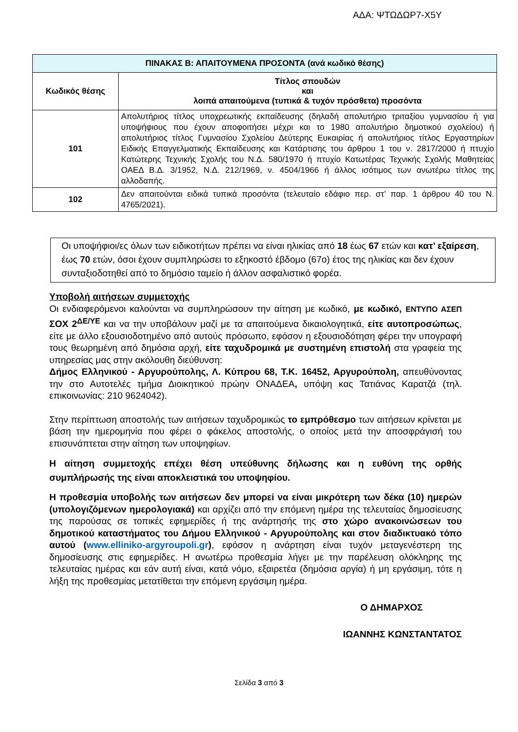ΑΔΑ: ΨΤΩΔΩΡ7-Χ5Υ
| ΠΙΝΑΚΑΣ Β: ΑΠΑΙΤΟΥΜΕΝΑ ΠΡΟΣΟΝΤΑ (ανά κωδικό θέσης) | |
| --- | --- |
| Κωδικός θέσης | Τίτλος σπουδών και λοιπά απαιτούμενα (τυπικά & τυχόν πρόσθετα) προσόντα |
| 101 | Απολυτήριος τίτλος υποχρεωτικής εκπαίδευσης (δηλαδή απολυτήριο τριταξίου γυμνασίου ή για υποψήφιους που έχουν αποφοιτήσει μέχρι και το 1980 απολυτήριο δημοτικού σχολείου) ή απολυτήριος τίτλος Γυμνασίου Σχολείου Δεύτερης Ευκαιρίας ή απολυτήριος τίτλος Εργαστηρίων Ειδικής Επαγγελματικής Εκπαίδευσης και Κατάρτισης του άρθρου 1 του ν. 2817/2000 ή πτυχίο Κατώτερης Τεχνικής Σχολής του Ν.Δ. 580/1970 ή πτυχίο Κατωτέρας Τεχνικής Σχολής Μαθητείας ΟΑΕΔ Β.Δ. 3/1952, Ν.Δ. 212/1969, ν. 4504/1966 ή άλλος ισότιμος των ανωτέρω τίτλος της αλλοδαπής. |
| 102 | Δεν απαιτούνται ειδικά τυπικά προσόντα (τελευταίο εδάφιο περ. στ’ παρ. 1 άρθρου 40 του Ν. 4765/2021). |
Οι υποψήφιοι/ες όλων των ειδικοτήτων πρέπει να είναι ηλικίας από 18 έως 67 ετών και κατ’ εξαίρεση, έως 70 ετών, όσοι έχουν συμπληρώσει το εξηκοστό έβδομο (67ο) έτος της ηλικίας και δεν έχουν συνταξιοδοτηθεί από το δημόσιο ταμείο ή άλλον ασφαλιστικό φορέα.
Υποβολή αιτήσεων συμμετοχής
Οι ενδιαφερόμενοι καλούνται να συμπληρώσουν την αίτηση με κωδικό, με κωδικό, ΕΝΤΥΠΟ ΑΣΕΠ ΣΟΧ 2<sup>ΔΕ/ΥΕ</sup> και να την υποβάλουν μαζί με τα απαιτούμενα δικαιολογητικά, είτε αυτοπροσώπως, είτε με άλλο εξουσιοδοτημένο από αυτούς πρόσωπο, εφόσον η εξουσιοδότηση φέρει την υπογραφή τους θεωρημένη από δημόσια αρχή, είτε ταχυδρομικά με συστημένη επιστολή στα γραφεία της υπηρεσίας μας στην ακόλουθη διεύθυνση:
Δήμος Ελληνικού - Αργυρούπολης, Λ. Κύπρου 68, Τ.Κ. 16452, Αργυρούπολη, απευθύνοντας την στο Αυτοτελές τμήμα Διοικητικού πρώην ΟΝΑΔΕΑ, υπόψη κας Τατιάνας Καρατζά (τηλ. επικοινωνίας: 210 9624042).
Στην περίπτωση αποστολής των αιτήσεων ταχυδρομικώς το εμπρόθεσμο των αιτήσεων κρίνεται με βάση την ημερομηνία που φέρει ο φάκελος αποστολής, ο οποίος μετά την αποσφράγισή του επισυνάπτεται στην αίτηση των υποψηφίων.
Η αίτηση συμμετοχής επέχει θέση υπεύθυνης δήλωσης και η ευθύνη της ορθής συμπλήρωσής της είναι αποκλειστικά του υποψηφίου.
Η προθεσμία υποβολής των αιτήσεων δεν μπορεί να είναι μικρότερη των δέκα (10) ημερών (υπολογιζόμενων ημερολογιακά) και αρχίζει από την επόμενη ημέρα της τελευταίας δημοσίευσης της παρούσας σε τοπικές εφημερίδες ή της ανάρτησής της στο χώρο ανακοινώσεων του δημοτικού καταστήματος του Δήμου Ελληνικού - Αργυρούπολης και στον διαδικτυακό τόπο αυτού (www.elliniko-argyroupoli.gr), εφόσον η ανάρτηση είναι τυχόν μεταγενέστερη της δημοσίευσης στις εφημερίδες. Η ανωτέρω προθεσμία λήγει με την παρέλευση ολόκληρης της τελευταίας ημέρας και εάν αυτή είναι, κατά νόμο, εξαιρετέα (δημόσια αργία) ή μη εργάσιμη, τότε η λήξη της προθεσμίας μετατίθεται την επόμενη εργάσιμη ημέρα.
Ο ΔΗΜΑΡΧΟΣ
ΙΩΑΝΝΗΣ ΚΩΝΣΤΑΝΤΑΤΟΣ
Σελίδα 3 από 3